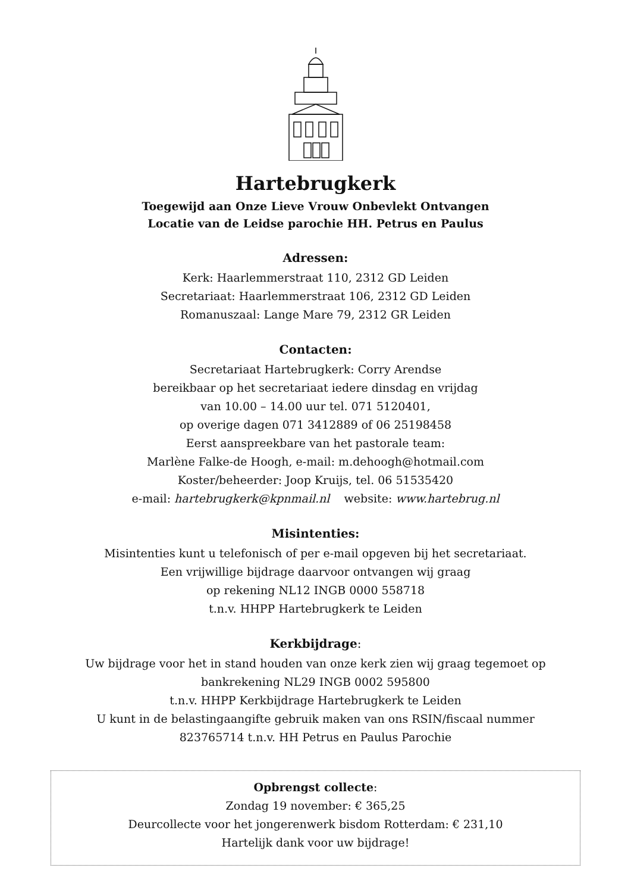Hartebrugkerk
Toegewijd aan Onze Lieve Vrouw Onbevlekt Ontvangen
Locatie van de Leidse parochie HH. Petrus en Paulus
Adressen:
Kerk: Haarlemmerstraat 110, 2312 GD Leiden
Secretariaat: Haarlemmerstraat 106, 2312 GD Leiden
Romanuszaal: Lange Mare 79, 2312 GR Leiden
Contacten:
Secretariaat Hartebrugkerk: Corry Arendse
bereikbaar op het secretariaat iedere dinsdag en vrijdag
van 10.00 – 14.00 uur tel. 071 5120401,
op overige dagen 071 3412889 of 06 25198458
Eerst aanspreekbare van het pastorale team:
Marlène Falke-de Hoogh, e-mail: m.dehoogh@hotmail.com
Koster/beheerder: Joop Kruijs, tel. 06 51535420
e-mail: hartebrugkerk@kpnmail.nl website: www.hartebrug.nl
Misintenties:
Misintenties kunt u telefonisch of per e-mail opgeven bij het secretariaat.
Een vrijwillige bijdrage daarvoor ontvangen wij graag
op rekening NL12 INGB 0000 558718
t.n.v. HHPP Hartebrugkerk te Leiden
Kerkbijdrage:
Uw bijdrage voor het in stand houden van onze kerk zien wij graag tegemoet op
bankrekening NL29 INGB 0002 595800
t.n.v. HHPP Kerkbijdrage Hartebrugkerk te Leiden
U kunt in de belastingaangifte gebruik maken van ons RSIN/fiscaal nummer
823765714 t.n.v. HH Petrus en Paulus Parochie
Opbrengst collecte:
Zondag 19 november: € 365,25
Deurcollecte voor het jongerenwerk bisdom Rotterdam: € 231,10
Hartelijk dank voor uw bijdrage!